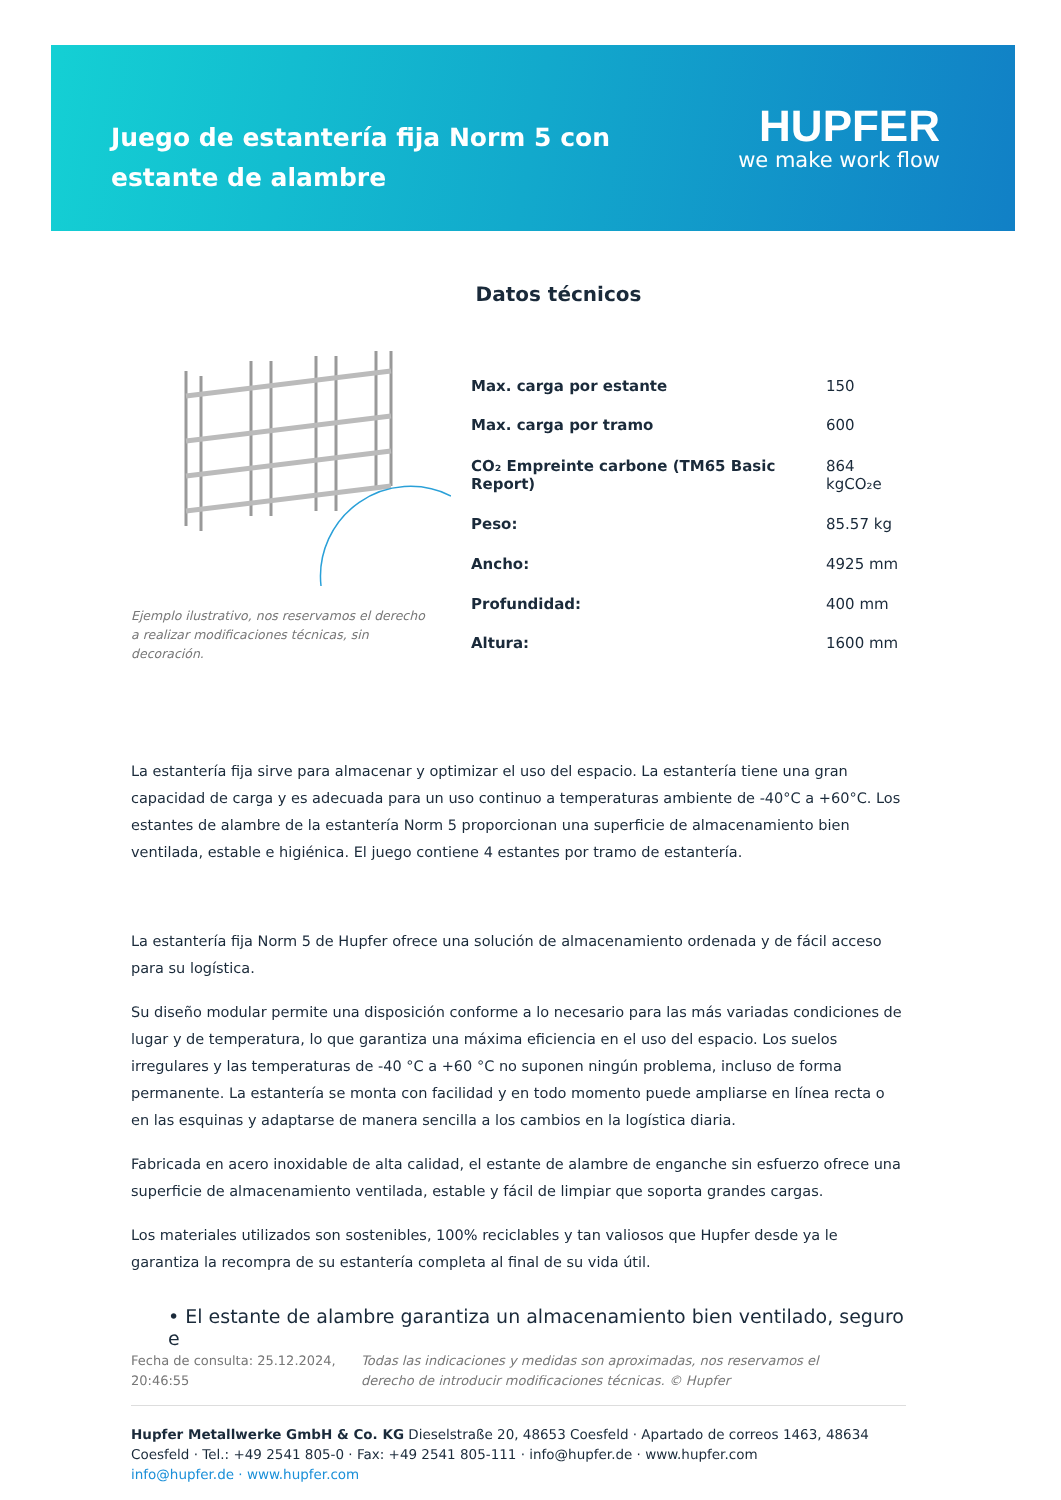Juego de estantería fija Norm 5 con estante de alambre
HUPFER
we make work flow
Datos técnicos
Ejemplo ilustrativo, nos reservamos el derecho a realizar modificaciones técnicas, sin decoración.
| Max. carga por estante | 150 |
| Max. carga por tramo | 600 |
| CO₂ Empreinte carbone (TM65 Basic Report) | 864 kgCO₂e |
| Peso: | 85.57 kg |
| Ancho: | 4925 mm |
| Profundidad: | 400 mm |
| Altura: | 1600 mm |
La estantería fija sirve para almacenar y optimizar el uso del espacio. La estantería tiene una gran capacidad de carga y es adecuada para un uso continuo a temperaturas ambiente de -40°C a +60°C. Los estantes de alambre de la estantería Norm 5 proporcionan una superficie de almacenamiento bien ventilada, estable e higiénica. El juego contiene 4 estantes por tramo de estantería.
La estantería fija Norm 5 de Hupfer ofrece una solución de almacenamiento ordenada y de fácil acceso para su logística.
Su diseño modular permite una disposición conforme a lo necesario para las más variadas condiciones de lugar y de temperatura, lo que garantiza una máxima eficiencia en el uso del espacio. Los suelos irregulares y las temperaturas de -40 °C a +60 °C no suponen ningún problema, incluso de forma permanente. La estantería se monta con facilidad y en todo momento puede ampliarse en línea recta o en las esquinas y adaptarse de manera sencilla a los cambios en la logística diaria.
Fabricada en acero inoxidable de alta calidad, el estante de alambre de enganche sin esfuerzo ofrece una superficie de almacenamiento ventilada, estable y fácil de limpiar que soporta grandes cargas.
Los materiales utilizados son sostenibles, 100% reciclables y tan valiosos que Hupfer desde ya le garantiza la recompra de su estantería completa al final de su vida útil.
• El estante de alambre garantiza un almacenamiento bien ventilado, seguro e
Fecha de consulta: 25.12.2024, 20:46:55
Todas las indicaciones y medidas son aproximadas, nos reservamos el derecho de introducir modificaciones técnicas. © Hupfer
Hupfer Metallwerke GmbH & Co. KG Dieselstraße 20, 48653 Coesfeld · Apartado de correos 1463, 48634 Coesfeld · Tel.: +49 2541 805-0 · Fax: +49 2541 805-111 · info@hupfer.de · www.hupfer.com
info@hupfer.de · www.hupfer.com